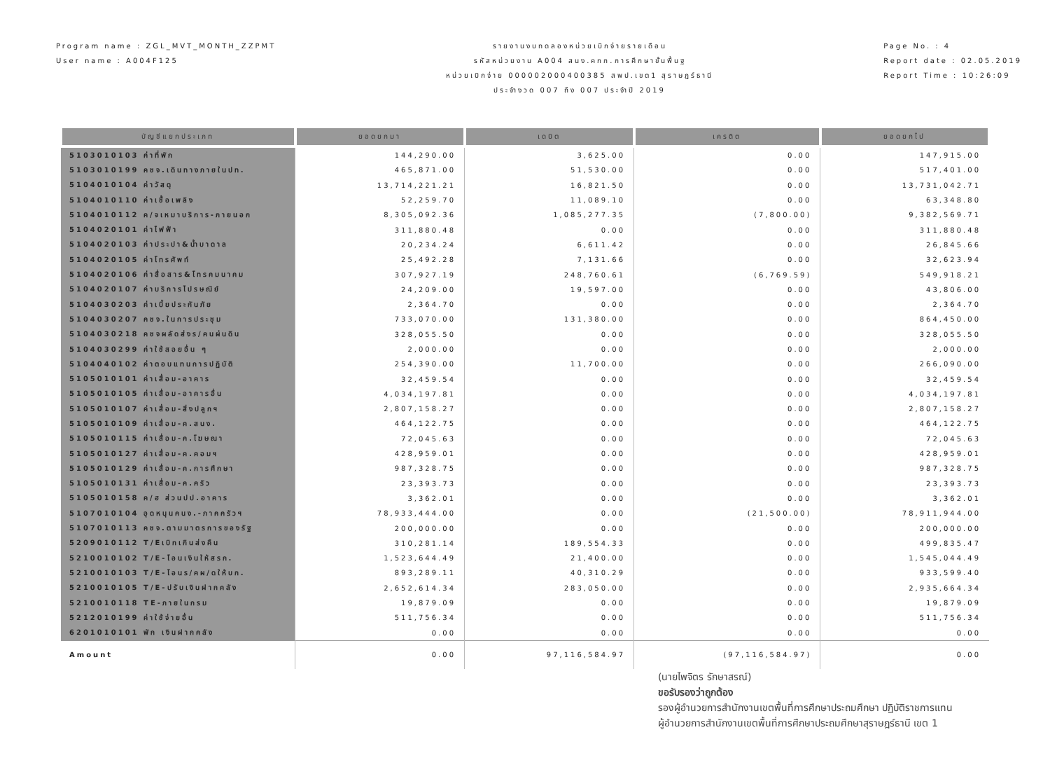Program name : ZGL_MVT_MONTH_ZZPMT
User name : A004F125
รายงานงบทดลองหน่วยเบิกจ่ายรายเดือน
รหัสหน่วยงาน A004 สนง.คกก.การศึกษาขั้นพื้นฐ
หน่วยเบิกจ่าย 000002000400385 สพป.เขต1 สุราษฎร์ธานี
ประจำงวด 007 ถึง 007 ประจำปี 2019
Page No. : 4
Report date : 02.05.2019
Report Time : 10:26:09
| บัญชีแยกประเภท | ยอดยกมา | เดบิต | เครดิต | ยอดยกไป |
| --- | --- | --- | --- | --- |
| 5103010103 ค่าที่พัก | 144,290.00 | 3,625.00 | 0.00 | 147,915.00 |
| 5103010199 คชจ.เดินทางภายในปท. | 465,871.00 | 51,530.00 | 0.00 | 517,401.00 |
| 5104010104 ค่าวัสดุ | 13,714,221.21 | 16,821.50 | 0.00 | 13,731,042.71 |
| 5104010110 ค่าเชื้อเพลิง | 52,259.70 | 11,089.10 | 0.00 | 63,348.80 |
| 5104010112 ค/จเหมาบริการ-ภายนอก | 8,305,092.36 | 1,085,277.35 | (7,800.00) | 9,382,569.71 |
| 5104020101 ค่าไฟฟ้า | 311,880.48 | 0.00 | 0.00 | 311,880.48 |
| 5104020103 ค่าประปา&น้ำบาดาล | 20,234.24 | 6,611.42 | 0.00 | 26,845.66 |
| 5104020105 ค่าโทรศัพท์ | 25,492.28 | 7,131.66 | 0.00 | 32,623.94 |
| 5104020106 ค่าสื่อสาร&โทรคมนาคม | 307,927.19 | 248,760.61 | (6,769.59) | 549,918.21 |
| 5104020107 ค่าบริการไปรษณีย์ | 24,209.00 | 19,597.00 | 0.00 | 43,806.00 |
| 5104030203 ค่าเบี้ยประกันภัย | 2,364.70 | 0.00 | 0.00 | 2,364.70 |
| 5104030207 คชจ.ในการประชุม | 733,070.00 | 131,380.00 | 0.00 | 864,450.00 |
| 5104030218 คชจผลัดส่งร/คนผ่นดิน | 328,055.50 | 0.00 | 0.00 | 328,055.50 |
| 5104030299 ค่าใช้สอยอื่น ๆ | 2,000.00 | 0.00 | 0.00 | 2,000.00 |
| 5104040102 ค่าตอบแทนการปฏิบัติ | 254,390.00 | 11,700.00 | 0.00 | 266,090.00 |
| 5105010101 ค่าเสื่อม-อาคาร | 32,459.54 | 0.00 | 0.00 | 32,459.54 |
| 5105010105 ค่าเสื่อม-อาคารอื่น | 4,034,197.81 | 0.00 | 0.00 | 4,034,197.81 |
| 5105010107 ค่าเสื่อม-สิ่งปลูกฯ | 2,807,158.27 | 0.00 | 0.00 | 2,807,158.27 |
| 5105010109 ค่าเสื่อม-ค.สนง. | 464,122.75 | 0.00 | 0.00 | 464,122.75 |
| 5105010115 ค่าเสื่อม-ค.โฆษณา | 72,045.63 | 0.00 | 0.00 | 72,045.63 |
| 5105010127 ค่าเสื่อม-ค.คอมฯ | 428,959.01 | 0.00 | 0.00 | 428,959.01 |
| 5105010129 ค่าเสื่อม-ค.การศึกษา | 987,328.75 | 0.00 | 0.00 | 987,328.75 |
| 5105010131 ค่าเสื่อม-ค.ครัว | 23,393.73 | 0.00 | 0.00 | 23,393.73 |
| 5105010158 ค/ฮ ส่วนปป.อาคาร | 3,362.01 | 0.00 | 0.00 | 3,362.01 |
| 5107010104 อุดหนุนคนง.-ภาคครัวฯ | 78,933,444.00 | 0.00 | (21,500.00) | 78,911,944.00 |
| 5107010113 คชจ.ตามมาตรการของรัฐ | 200,000.00 | 0.00 | 0.00 | 200,000.00 |
| 5209010112 T/Eเบิกเกินส่งคืน | 310,281.14 | 189,554.33 | 0.00 | 499,835.47 |
| 5210010102 T/E-โอนเงินให้สรก. | 1,523,644.49 | 21,400.00 | 0.00 | 1,545,044.49 |
| 5210010103 T/E-โอนร/คผ/ดให้บก. | 893,289.11 | 40,310.29 | 0.00 | 933,599.40 |
| 5210010105 T/E-ปรับเงินฝากคลัง | 2,652,614.34 | 283,050.00 | 0.00 | 2,935,664.34 |
| 5210010118 TE-ภายในกรม | 19,879.09 | 0.00 | 0.00 | 19,879.09 |
| 5212010199 ค่าใช้จ่ายอื่น | 511,756.34 | 0.00 | 0.00 | 511,756.34 |
| 6201010101 พัก เงินฝากคลัง | 0.00 | 0.00 | 0.00 | 0.00 |
| Amount | 0.00 | 97,116,584.97 | (97,116,584.97) | 0.00 |
(นายไพจิตร รักษาสรณ์)
ขอรับรองว่าถูกต้อง
รองผู้อำนวยการสำนักงานเขตพื้นที่การศึกษาประถมศึกษา ปฏิบัติราชการแทน
ผู้อำนวยการสำนักงานเขตพื้นที่การศึกษาประถมศึกษาสุราษฎร์ธานี เขต 1